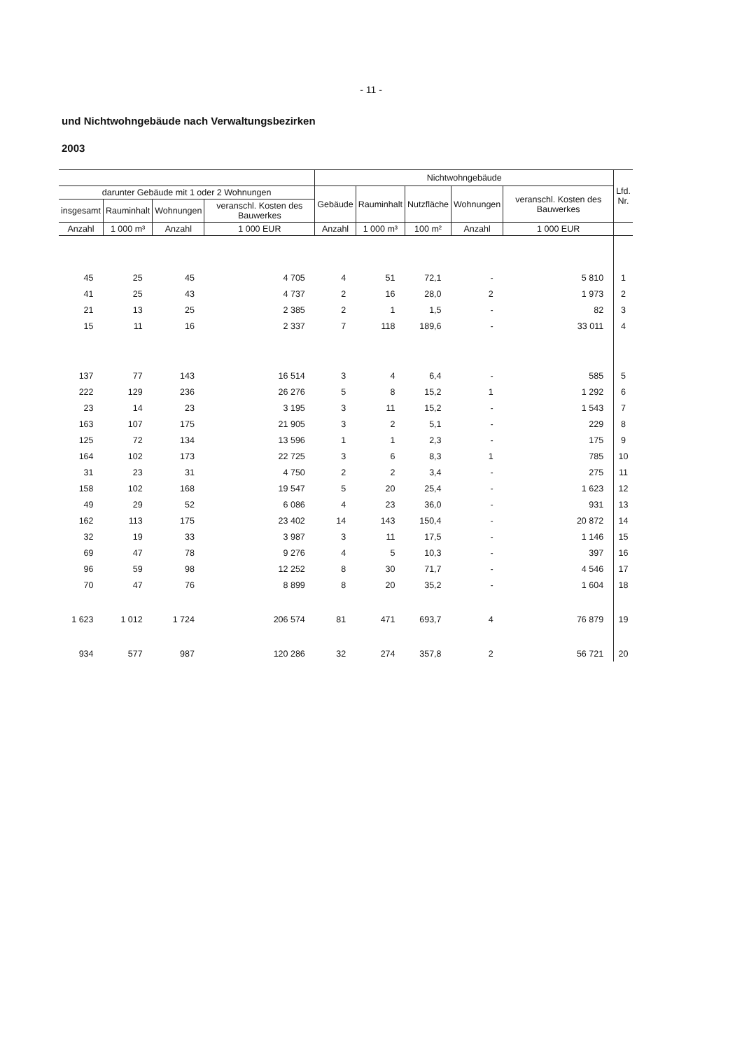- 11 -
und Nichtwohngebäude nach Verwaltungsbezirken
2003
| | | | | Nichtwohngebäude | | | | | Lfd. Nr. |
| --- | --- | --- | --- | --- | --- | --- | --- | --- | --- |
| darunter Gebäude mit 1 oder 2 Wohnungen | | | | Gebäude | Rauminhalt | Nutzfläche | Wohnungen | veranschl. Kosten des Bauwerkes | |
| insgesamt | Rauminhalt | Wohnungen | veranschl. Kosten des Bauwerkes | | | | | | |
| Anzahl | 1 000 m³ | Anzahl | 1 000 EUR | Anzahl | 1 000 m³ | 100 m² | Anzahl | 1 000 EUR | |
| 45 | 25 | 45 | 4 705 | 4 | 51 | 72,1 | - | 5 810 | 1 |
| 41 | 25 | 43 | 4 737 | 2 | 16 | 28,0 | 2 | 1 973 | 2 |
| 21 | 13 | 25 | 2 385 | 2 | 1 | 1,5 | - | 82 | 3 |
| 15 | 11 | 16 | 2 337 | 7 | 118 | 189,6 | - | 33 011 | 4 |
| 137 | 77 | 143 | 16 514 | 3 | 4 | 6,4 | - | 585 | 5 |
| 222 | 129 | 236 | 26 276 | 5 | 8 | 15,2 | 1 | 1 292 | 6 |
| 23 | 14 | 23 | 3 195 | 3 | 11 | 15,2 | - | 1 543 | 7 |
| 163 | 107 | 175 | 21 905 | 3 | 2 | 5,1 | - | 229 | 8 |
| 125 | 72 | 134 | 13 596 | 1 | 1 | 2,3 | - | 175 | 9 |
| 164 | 102 | 173 | 22 725 | 3 | 6 | 8,3 | 1 | 785 | 10 |
| 31 | 23 | 31 | 4 750 | 2 | 2 | 3,4 | - | 275 | 11 |
| 158 | 102 | 168 | 19 547 | 5 | 20 | 25,4 | - | 1 623 | 12 |
| 49 | 29 | 52 | 6 086 | 4 | 23 | 36,0 | - | 931 | 13 |
| 162 | 113 | 175 | 23 402 | 14 | 143 | 150,4 | - | 20 872 | 14 |
| 32 | 19 | 33 | 3 987 | 3 | 11 | 17,5 | - | 1 146 | 15 |
| 69 | 47 | 78 | 9 276 | 4 | 5 | 10,3 | - | 397 | 16 |
| 96 | 59 | 98 | 12 252 | 8 | 30 | 71,7 | - | 4 546 | 17 |
| 70 | 47 | 76 | 8 899 | 8 | 20 | 35,2 | - | 1 604 | 18 |
| 1 623 | 1 012 | 1 724 | 206 574 | 81 | 471 | 693,7 | 4 | 76 879 | 19 |
| 934 | 577 | 987 | 120 286 | 32 | 274 | 357,8 | 2 | 56 721 | 20 |